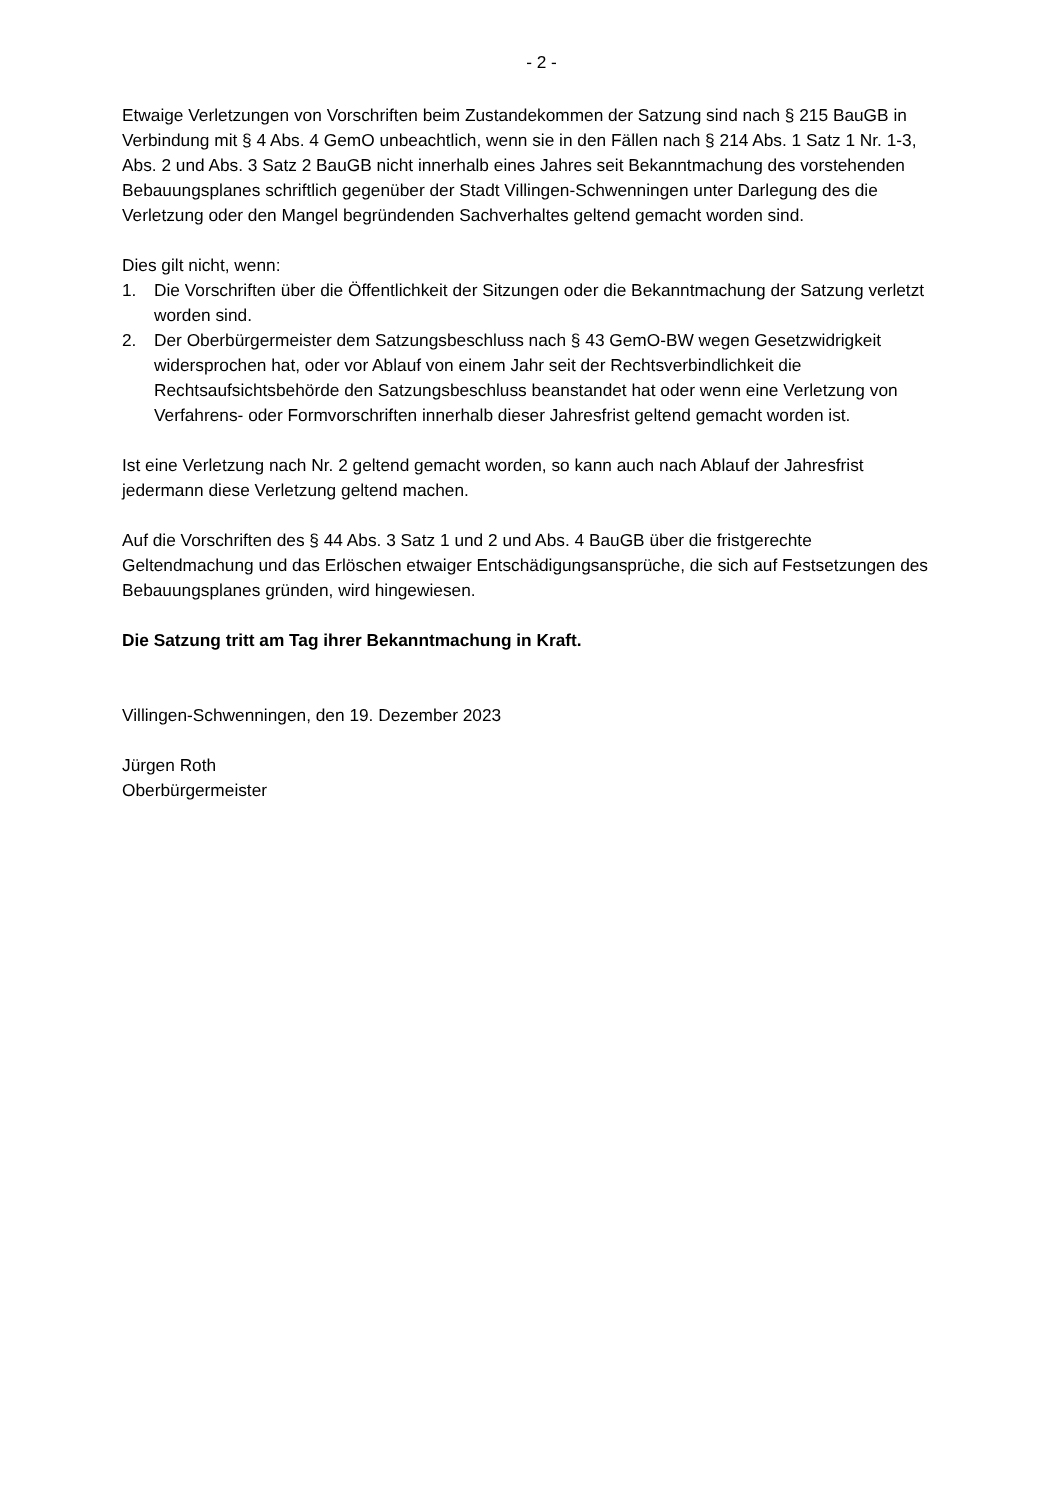- 2 -
Etwaige Verletzungen von Vorschriften beim Zustandekommen der Satzung sind nach § 215 BauGB in Verbindung mit § 4 Abs. 4 GemO unbeachtlich, wenn sie in den Fällen nach § 214 Abs. 1 Satz 1 Nr. 1-3, Abs. 2 und Abs. 3 Satz 2 BauGB nicht innerhalb eines Jahres seit Bekanntmachung des vorstehenden Bebauungsplanes schriftlich gegenüber der Stadt Villingen-Schwenningen unter Darlegung des die Verletzung oder den Mangel begründenden Sachverhaltes geltend gemacht worden sind.
Dies gilt nicht, wenn:
1. Die Vorschriften über die Öffentlichkeit der Sitzungen oder die Bekanntmachung der Satzung verletzt worden sind.
2. Der Oberbürgermeister dem Satzungsbeschluss nach § 43 GemO-BW wegen Gesetzwidrigkeit widersprochen hat, oder vor Ablauf von einem Jahr seit der Rechtsverbindlichkeit die Rechtsaufsichtsbehörde den Satzungsbeschluss beanstandet hat oder wenn eine Verletzung von Verfahrens- oder Formvorschriften innerhalb dieser Jahresfrist geltend gemacht worden ist.
Ist eine Verletzung nach Nr. 2 geltend gemacht worden, so kann auch nach Ablauf der Jahresfrist jedermann diese Verletzung geltend machen.
Auf die Vorschriften des § 44 Abs. 3 Satz 1 und 2 und Abs. 4 BauGB über die fristgerechte Geltendmachung und das Erlöschen etwaiger Entschädigungsansprüche, die sich auf Festsetzungen des Bebauungsplanes gründen, wird hingewiesen.
Die Satzung tritt am Tag ihrer Bekanntmachung in Kraft.
Villingen-Schwenningen, den 19. Dezember 2023
Jürgen Roth
Oberbürgermeister